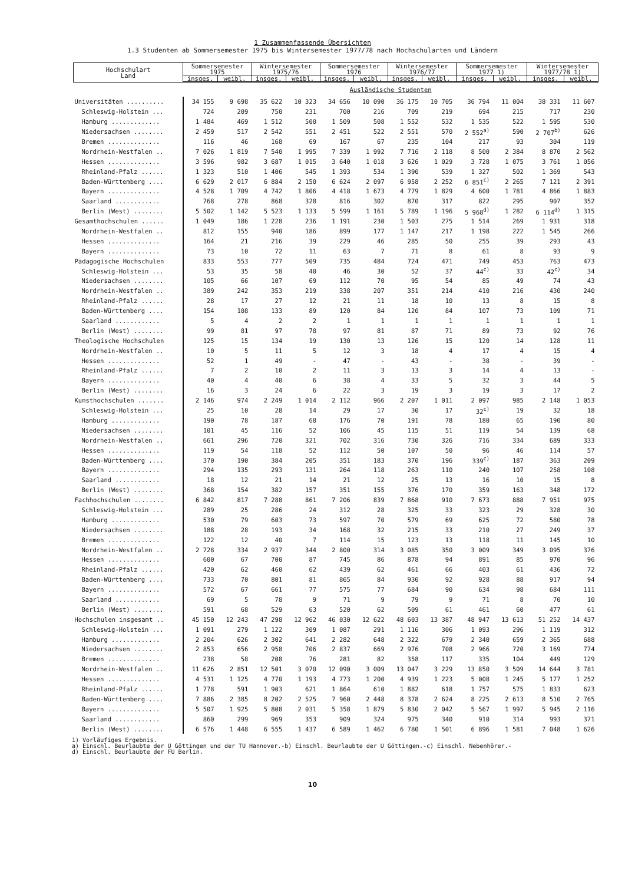1 Zusammenfassende Übersichten
1.3 Studenten ab Sommersemester 1975 bis Wintersemester 1977/78 nach Hochschularten und Ländern
| Hochschulart Land | Sommersemester 1975 | | Wintersemester 1975/76 | | Sommersemester 1976 | | Wintersemester 1976/77 | | Sommersemester 1977 1) | | Wintersemester 1977/78 1) | |
| --- | --- | --- | --- | --- | --- | --- | --- | --- | --- | --- | --- | --- |
| | insges. | weibl. | insges. | weibl. | insges. | weibl. | insges. | weibl. | insges. | weibl. | insges. | weibl. |
| | Ausländische Studenten | | | | | | | | | | | |
| Universitäten .......... | 34 155 | 9 698 | 35 622 | 10 323 | 34 656 | 10 090 | 36 175 | 10 705 | 36 794 | 11 004 | 38 331 | 11 607 |
| Schleswig-Holstein ... | 724 | 209 | 750 | 231 | 700 | 216 | 709 | 219 | 694 | 215 | 717 | 230 |
| Hamburg ............. | 1 484 | 469 | 1 512 | 500 | 1 509 | 508 | 1 552 | 532 | 1 535 | 522 | 1 595 | 530 |
| Niedersachsen ........ | 2 459 | 517 | 2 542 | 551 | 2 451 | 522 | 2 551 | 570 | 2 552<sup>a)</sup> | 590 | 2 707<sup>b)</sup> | 626 |
| Bremen .............. | 116 | 46 | 168 | 69 | 167 | 67 | 235 | 104 | 217 | 93 | 304 | 119 |
| Nordrhein-Westfalen .. | 7 026 | 1 819 | 7 540 | 1 995 | 7 339 | 1 992 | 7 716 | 2 118 | 8 500 | 2 384 | 8 870 | 2 562 |
| Hessen .............. | 3 596 | 982 | 3 687 | 1 015 | 3 640 | 1 018 | 3 626 | 1 029 | 3 728 | 1 075 | 3 761 | 1 056 |
| Rheinland-Pfalz ...... | 1 323 | 510 | 1 406 | 545 | 1 393 | 534 | 1 390 | 539 | 1 327 | 502 | 1 369 | 543 |
| Baden-Württemberg .... | 6 629 | 2 017 | 6 884 | 2 150 | 6 624 | 2 097 | 6 958 | 2 252 | 6 851<sup>c)</sup> | 2 265 | 7 121 | 2 391 |
| Bayern .............. | 4 528 | 1 709 | 4 742 | 1 806 | 4 418 | 1 673 | 4 779 | 1 829 | 4 600 | 1 781 | 4 866 | 1 883 |
| Saarland ............ | 768 | 278 | 868 | 328 | 816 | 302 | 870 | 317 | 822 | 295 | 907 | 352 |
| Berlin (West) ........ | 5 502 | 1 142 | 5 523 | 1 133 | 5 599 | 1 161 | 5 789 | 1 196 | 5 968<sup>d)</sup> | 1 282 | 6 114<sup>d)</sup> | 1 315 |
| Gesamthochschulen ...... | 1 049 | 186 | 1 228 | 236 | 1 191 | 230 | 1 503 | 275 | 1 514 | 269 | 1 931 | 318 |
| Nordrhein-Westfalen .. | 812 | 155 | 940 | 186 | 899 | 177 | 1 147 | 217 | 1 198 | 222 | 1 545 | 266 |
| Hessen .............. | 164 | 21 | 216 | 39 | 229 | 46 | 285 | 50 | 255 | 39 | 293 | 43 |
| Bayern .............. | 73 | 10 | 72 | 11 | 63 | 7 | 71 | 8 | 61 | 8 | 93 | 9 |
| Pädagogische Hochschulen | 833 | 553 | 777 | 509 | 735 | 484 | 724 | 471 | 749 | 453 | 763 | 473 |
| Schleswig-Holstein ... | 53 | 35 | 58 | 40 | 46 | 30 | 52 | 37 | 44<sup>c)</sup> | 33 | 42<sup>c)</sup> | 34 |
| Niedersachsen ........ | 105 | 66 | 107 | 69 | 112 | 70 | 95 | 54 | 85 | 49 | 74 | 43 |
| Nordrhein-Westfalen .. | 389 | 242 | 353 | 219 | 338 | 207 | 351 | 214 | 410 | 216 | 430 | 240 |
| Rheinland-Pfalz ...... | 28 | 17 | 27 | 12 | 21 | 11 | 18 | 10 | 13 | 8 | 15 | 8 |
| Baden-Württemberg .... | 154 | 108 | 133 | 89 | 120 | 84 | 120 | 84 | 107 | 73 | 109 | 71 |
| Saarland ............ | 5 | 4 | 2 | 2 | 1 | 1 | 1 | 1 | 1 | 1 | 1 | 1 |
| Berlin (West) ........ | 99 | 81 | 97 | 78 | 97 | 81 | 87 | 71 | 89 | 73 | 92 | 76 |
| Theologische Hochschulen | 125 | 15 | 134 | 19 | 130 | 13 | 126 | 15 | 120 | 14 | 128 | 11 |
| Nordrhein-Westfalen .. | 10 | 5 | 11 | 5 | 12 | 3 | 18 | 4 | 17 | 4 | 15 | 4 |
| Hessen .............. | 52 | 1 | 49 | - | 47 | - | 43 | - | 38 | - | 39 | - |
| Rheinland-Pfalz ...... | 7 | 2 | 10 | 2 | 11 | 3 | 13 | 3 | 14 | 4 | 13 | - |
| Bayern .............. | 40 | 4 | 40 | 6 | 38 | 4 | 33 | 5 | 32 | 3 | 44 | 5 |
| Berlin (West) ........ | 16 | 3 | 24 | 6 | 22 | 3 | 19 | 3 | 19 | 3 | 17 | 2 |
| Kunsthochschulen ....... | 2 146 | 974 | 2 249 | 1 014 | 2 112 | 966 | 2 207 | 1 011 | 2 097 | 985 | 2 148 | 1 053 |
| Schleswig-Holstein ... | 25 | 10 | 28 | 14 | 29 | 17 | 30 | 17 | 32<sup>c)</sup> | 19 | 32 | 18 |
| Hamburg ............. | 190 | 78 | 187 | 68 | 176 | 70 | 191 | 78 | 180 | 65 | 190 | 80 |
| Niedersachsen ........ | 101 | 45 | 116 | 52 | 106 | 45 | 115 | 51 | 119 | 54 | 139 | 68 |
| Nordrhein-Westfalen .. | 661 | 296 | 720 | 321 | 702 | 316 | 730 | 326 | 716 | 334 | 689 | 333 |
| Hessen .............. | 119 | 54 | 118 | 52 | 112 | 50 | 107 | 50 | 96 | 46 | 114 | 57 |
| Baden-Württemberg .... | 370 | 190 | 384 | 205 | 351 | 183 | 370 | 196 | 339<sup>c)</sup> | 187 | 363 | 209 |
| Bayern .............. | 294 | 135 | 293 | 131 | 264 | 118 | 263 | 110 | 240 | 107 | 258 | 108 |
| Saarland ............ | 18 | 12 | 21 | 14 | 21 | 12 | 25 | 13 | 16 | 10 | 15 | 8 |
| Berlin (West) ........ | 368 | 154 | 382 | 157 | 351 | 155 | 376 | 170 | 359 | 163 | 348 | 172 |
| Fachhochschulen ........ | 6 842 | 817 | 7 288 | 861 | 7 206 | 839 | 7 868 | 910 | 7 673 | 888 | 7 951 | 975 |
| Schleswig-Holstein ... | 289 | 25 | 286 | 24 | 312 | 28 | 325 | 33 | 323 | 29 | 328 | 30 |
| Hamburg ............. | 530 | 79 | 603 | 73 | 597 | 70 | 579 | 69 | 625 | 72 | 580 | 78 |
| Niedersachsen ........ | 188 | 28 | 193 | 34 | 168 | 32 | 215 | 33 | 210 | 27 | 249 | 37 |
| Bremen .............. | 122 | 12 | 40 | 7 | 114 | 15 | 123 | 13 | 118 | 11 | 145 | 10 |
| Nordrhein-Westfalen .. | 2 728 | 334 | 2 937 | 344 | 2 800 | 314 | 3 085 | 350 | 3 009 | 349 | 3 095 | 376 |
| Hessen .............. | 600 | 67 | 700 | 87 | 745 | 86 | 878 | 94 | 891 | 85 | 970 | 96 |
| Rheinland-Pfalz ...... | 420 | 62 | 460 | 62 | 439 | 62 | 461 | 66 | 403 | 61 | 436 | 72 |
| Baden-Württemberg .... | 733 | 70 | 801 | 81 | 865 | 84 | 930 | 92 | 928 | 88 | 917 | 94 |
| Bayern .............. | 572 | 67 | 661 | 77 | 575 | 77 | 684 | 90 | 634 | 98 | 684 | 111 |
| Saarland ............ | 69 | 5 | 78 | 9 | 71 | 9 | 79 | 9 | 71 | 8 | 70 | 10 |
| Berlin (West) ........ | 591 | 68 | 529 | 63 | 520 | 62 | 509 | 61 | 461 | 60 | 477 | 61 |
| Hochschulen insgesamt .. | 45 150 | 12 243 | 47 298 | 12 962 | 46 030 | 12 622 | 48 603 | 13 387 | 48 947 | 13 613 | 51 252 | 14 437 |
| Schleswig-Holstein ... | 1 091 | 279 | 1 122 | 309 | 1 087 | 291 | 1 116 | 306 | 1 093 | 296 | 1 119 | 312 |
| Hamburg ............. | 2 204 | 626 | 2 302 | 641 | 2 282 | 648 | 2 322 | 679 | 2 340 | 659 | 2 365 | 688 |
| Niedersachsen ........ | 2 853 | 656 | 2 958 | 706 | 2 837 | 669 | 2 976 | 708 | 2 966 | 720 | 3 169 | 774 |
| Bremen .............. | 238 | 58 | 208 | 76 | 281 | 82 | 358 | 117 | 335 | 104 | 449 | 129 |
| Nordrhein-Westfalen .. | 11 626 | 2 851 | 12 501 | 3 070 | 12 090 | 3 009 | 13 047 | 3 229 | 13 850 | 3 509 | 14 644 | 3 781 |
| Hessen .............. | 4 531 | 1 125 | 4 770 | 1 193 | 4 773 | 1 200 | 4 939 | 1 223 | 5 008 | 1 245 | 5 177 | 1 252 |
| Rheinland-Pfalz ...... | 1 778 | 591 | 1 903 | 621 | 1 864 | 610 | 1 882 | 618 | 1 757 | 575 | 1 833 | 623 |
| Baden-Württemberg .... | 7 886 | 2 385 | 8 202 | 2 525 | 7 960 | 2 448 | 8 378 | 2 624 | 8 225 | 2 613 | 8 510 | 2 765 |
| Bayern .............. | 5 507 | 1 925 | 5 808 | 2 031 | 5 358 | 1 879 | 5 830 | 2 042 | 5 567 | 1 997 | 5 945 | 2 116 |
| Saarland ............ | 860 | 299 | 969 | 353 | 909 | 324 | 975 | 340 | 910 | 314 | 993 | 371 |
| Berlin (West) ........ | 6 576 | 1 448 | 6 555 | 1 437 | 6 589 | 1 462 | 6 780 | 1 501 | 6 896 | 1 581 | 7 048 | 1 626 |
1) Vorläufiges Ergebnis.
a) Einschl. Beurlaubte der U Göttingen und der TU Hannover.-b) Einschl. Beurlaubte der U Göttingen.-c) Einschl. Nebenhörer.-
d) Einschl. Beurlaubte der FU Berlin.
10